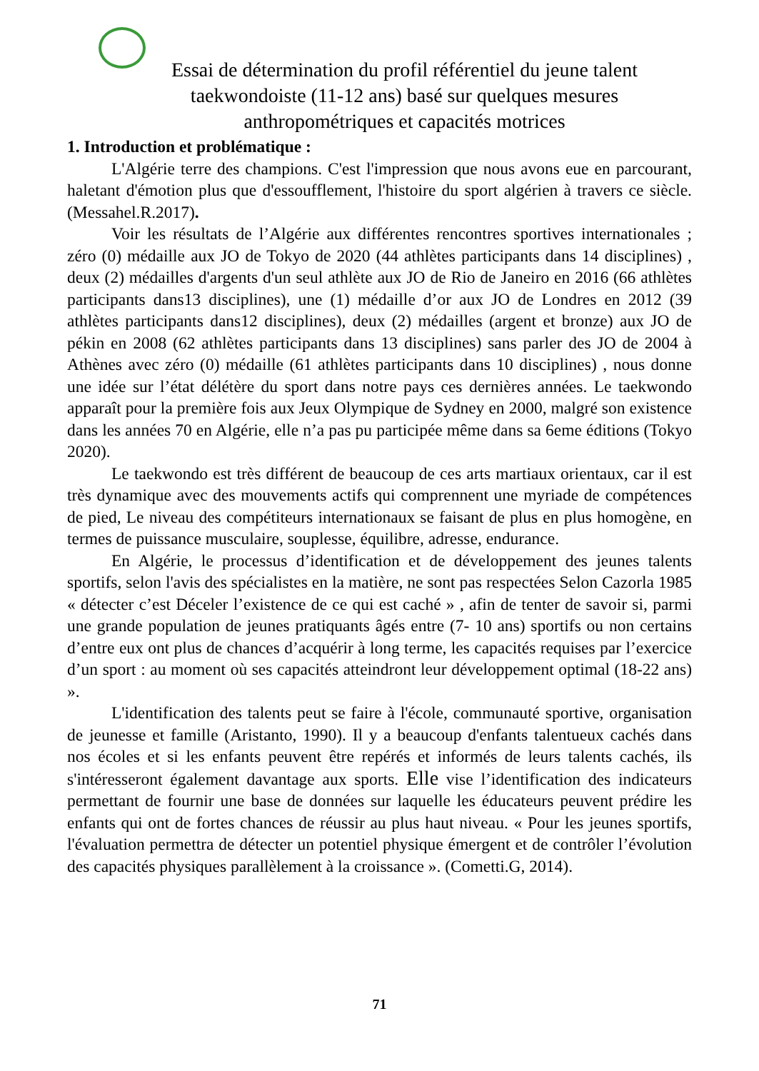Essai de détermination du profil référentiel du jeune talent taekwondoiste (11-12 ans) basé sur quelques mesures anthropométriques et capacités motrices
1. Introduction et problématique :
L'Algérie terre des champions. C'est l'impression que nous avons eue en parcourant, haletant d'émotion plus que d'essoufflement, l'histoire du sport algérien à travers ce siècle. (Messahel.R.2017).
Voir les résultats de l’Algérie aux différentes rencontres sportives internationales ; zéro (0) médaille aux JO de Tokyo de 2020 (44 athlètes participants dans 14 disciplines) , deux (2) médailles d'argents d'un seul athlète aux JO de Rio de Janeiro en 2016 (66 athlètes participants dans13 disciplines), une (1) médaille d’or aux JO de Londres en 2012 (39 athlètes participants dans12 disciplines), deux (2) médailles (argent et bronze) aux JO de pékin en 2008 (62 athlètes participants dans 13 disciplines) sans parler des JO de 2004 à Athènes avec zéro (0) médaille (61 athlètes participants dans 10 disciplines) , nous donne une idée sur l’état délétère du sport dans notre pays ces dernières années. Le taekwondo apparaît pour la première fois aux Jeux Olympique de Sydney en 2000, malgré son existence dans les années 70 en Algérie, elle n’a pas pu participée même dans sa 6eme éditions (Tokyo 2020).
Le taekwondo est très différent de beaucoup de ces arts martiaux orientaux, car il est très dynamique avec des mouvements actifs qui comprennent une myriade de compétences de pied, Le niveau des compétiteurs internationaux se faisant de plus en plus homogène, en termes de puissance musculaire, souplesse, équilibre, adresse, endurance.
En Algérie, le processus d’identification et de développement des jeunes talents sportifs, selon l'avis des spécialistes en la matière, ne sont pas respectées Selon Cazorla 1985 « détecter c’est Déceler l’existence de ce qui est caché » , afin de tenter de savoir si, parmi une grande population de jeunes pratiquants âgés entre (7- 10 ans) sportifs ou non certains d’entre eux ont plus de chances d’acquérir à long terme, les capacités requises par l’exercice d’un sport : au moment où ses capacités atteindront leur développement optimal (18-22 ans) ».
L'identification des talents peut se faire à l'école, communauté sportive, organisation de jeunesse et famille (Aristanto, 1990). Il y a beaucoup d'enfants talentueux cachés dans nos écoles et si les enfants peuvent être repérés et informés de leurs talents cachés, ils s'intéresseront également davantage aux sports. Elle vise l’identification des indicateurs permettant de fournir une base de données sur laquelle les éducateurs peuvent prédire les enfants qui ont de fortes chances de réussir au plus haut niveau. « Pour les jeunes sportifs, l'évaluation permettra de détecter un potentiel physique émergent et de contrôler l’évolution des capacités physiques parallèlement à la croissance ». (Cometti.G, 2014).
71